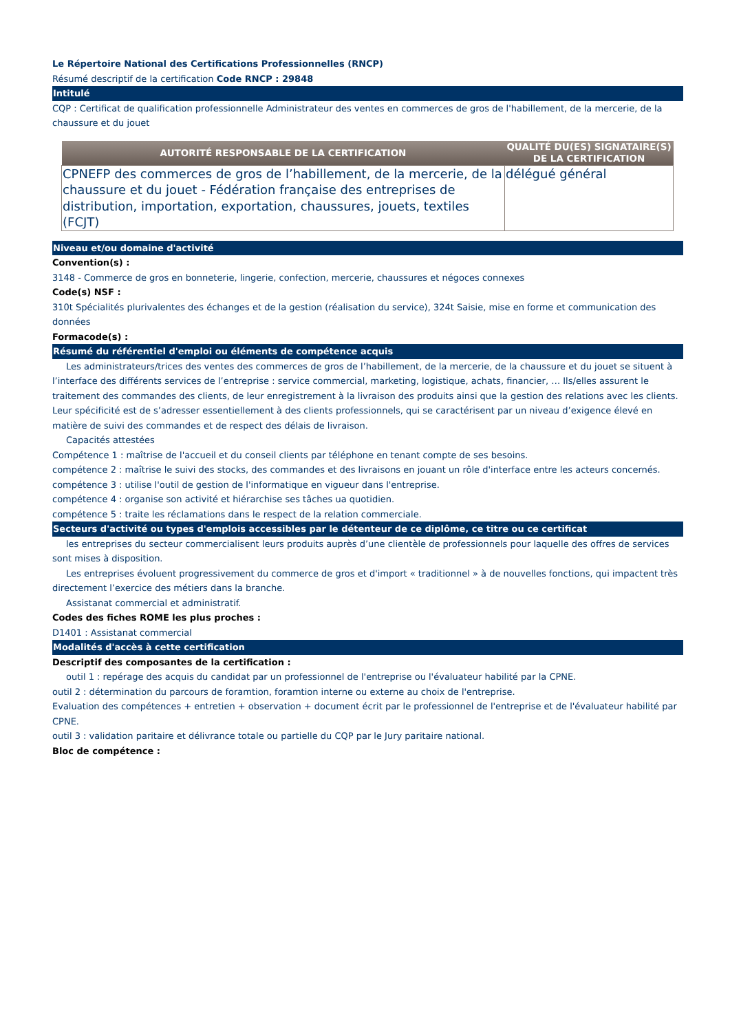Le Répertoire National des Certifications Professionnelles (RNCP)
Résumé descriptif de la certification Code RNCP : 29848
Intitulé
CQP : Certificat de qualification professionnelle Administrateur des ventes en commerces de gros de l'habillement, de la mercerie, de la chaussure et du jouet
| AUTORITÉ RESPONSABLE DE LA CERTIFICATION | QUALITÉ DU(ES) SIGNATAIRE(S) DE LA CERTIFICATION |
| --- | --- |
| CPNEFP des commerces de gros de l’habillement, de la mercerie, de la chaussure et du jouet - Fédération française des entreprises de distribution, importation, exportation, chaussures, jouets, textiles (FCJT) | délégué général |
Niveau et/ou domaine d'activité
Convention(s) :
3148 - Commerce de gros en bonneterie, lingerie, confection, mercerie, chaussures et négoces connexes
Code(s) NSF :
310t Spécialités plurivalentes des échanges et de la gestion (réalisation du service), 324t Saisie, mise en forme et communication des données
Formacode(s) :
Résumé du référentiel d'emploi ou éléments de compétence acquis
Les administrateurs/trices des ventes des commerces de gros de l’habillement, de la mercerie, de la chaussure et du jouet se situent à l’interface des différents services de l’entreprise : service commercial, marketing, logistique, achats, financier, … Ils/elles assurent le traitement des commandes des clients, de leur enregistrement à la livraison des produits ainsi que la gestion des relations avec les clients. Leur spécificité est de s’adresser essentiellement à des clients professionnels, qui se caractérisent par un niveau d’exigence élevé en matière de suivi des commandes et de respect des délais de livraison.
Capacités attestées
Compétence 1 : maîtrise de l'accueil et du conseil clients par téléphone en tenant compte de ses besoins.
compétence 2 : maîtrise le suivi des stocks, des commandes et des livraisons en jouant un rôle d'interface entre les acteurs concernés.
compétence 3 : utilise l'outil de gestion de l'informatique en vigueur dans l'entreprise.
compétence 4 : organise son activité et hiérarchise ses tâches ua quotidien.
compétence 5 : traite les réclamations dans le respect de la relation commerciale.
Secteurs d'activité ou types d'emplois accessibles par le détenteur de ce diplôme, ce titre ou ce certificat
les entreprises du secteur commercialisent leurs produits auprès d’une clientèle de professionnels pour laquelle des offres de services sont mises à disposition.
Les entreprises évoluent progressivement du commerce de gros et d'import « traditionnel » à de nouvelles fonctions, qui impactent très directement l’exercice des métiers dans la branche.
Assistanat commercial et administratif.
Codes des fiches ROME les plus proches :
D1401 : Assistanat commercial
Modalités d'accès à cette certification
Descriptif des composantes de la certification :
outil 1 : repérage des acquis du candidat par un professionnel de l'entreprise ou l'évaluateur habilité par la CPNE.
outil 2 : détermination du parcours de foramtion, foramtion interne ou externe au choix de l'entreprise.
Evaluation des compétences + entretien + observation + document écrit par le professionnel de l'entreprise et de l'évaluateur habilité par CPNE.
outil 3 : validation paritaire et délivrance totale ou partielle du CQP par le Jury paritaire national.
Bloc de compétence :